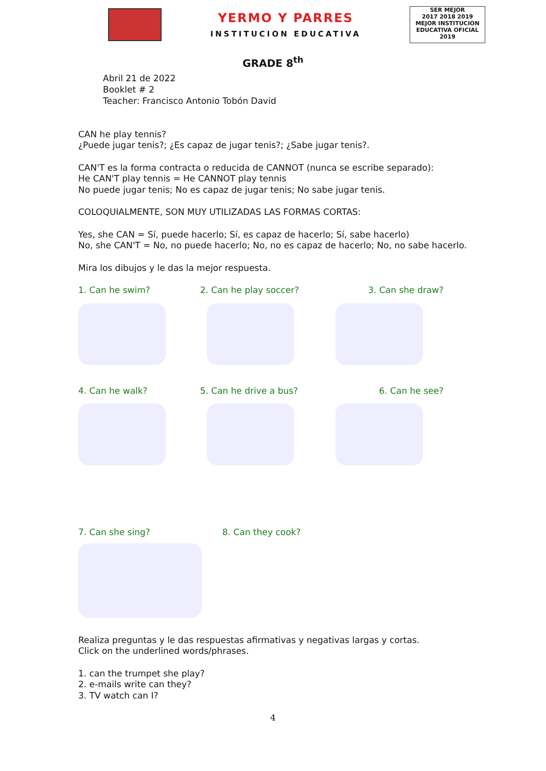YERMO Y PARRES
INSTITUCION EDUCATIVA
SER MEJOR
2017 2018 2019
MEJOR INSTITUCION EDUCATIVA OFICIAL 2019
GRADE 8<sup>th</sup>
Abril 21 de 2022
Booklet # 2
Teacher: Francisco Antonio Tobón David
CAN he play tennis?
¿Puede jugar tenis?; ¿Es capaz de jugar tenis?; ¿Sabe jugar tenis?.
CAN'T es la forma contracta o reducida de CANNOT (nunca se escribe separado):
He CAN'T play tennis = He CANNOT play tennis
No puede jugar tenis; No es capaz de jugar tenis; No sabe jugar tenis.
COLOQUIALMENTE, SON MUY UTILIZADAS LAS FORMAS CORTAS:
Yes, she CAN = Sí, puede hacerlo; Sí, es capaz de hacerlo; Sí, sabe hacerlo)
No, she CAN'T = No, no puede hacerlo; No, no es capaz de hacerlo; No, no sabe hacerlo.
Mira los dibujos y le das la mejor respuesta.
1. Can he swim? 2. Can he play soccer? 3. Can she draw?
4. Can he walk? 5. Can he drive a bus? 6. Can he see?
7. Can she sing? 8. Can they cook?
Realiza preguntas y le das respuestas afirmativas y negativas largas y cortas.
Click on the underlined words/phrases.
1. can the trumpet she play?
2. e-mails write can they?
3. TV watch can I?
4